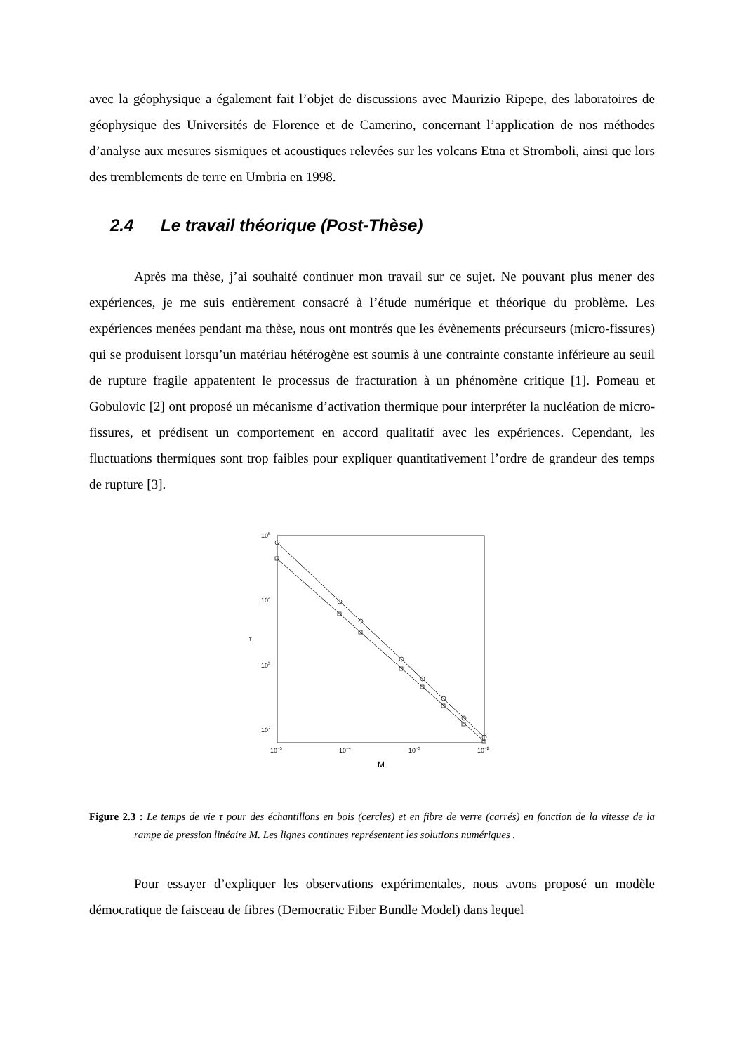avec la géophysique a également fait l’objet de discussions avec Maurizio Ripepe, des laboratoires de géophysique des Universités de Florence et de Camerino, concernant l’application de nos méthodes d’analyse aux mesures sismiques et acoustiques relevées sur les volcans Etna et Stromboli, ainsi que lors des tremblements de terre en Umbria en 1998.
2.4 Le travail théorique (Post-Thèse)
Après ma thèse, j’ai souhaité continuer mon travail sur ce sujet. Ne pouvant plus mener des expériences, je me suis entièrement consacré à l’étude numérique et théorique du problème. Les expériences menées pendant ma thèse, nous ont montrés que les évènements précurseurs (micro-fissures) qui se produisent lorsqu’un matériau hétérogène est soumis à une contrainte constante inférieure au seuil de rupture fragile appatentent le processus de fracturation à un phénomène critique [1]. Pomeau et Gobulovic [2] ont proposé un mécanisme d’activation thermique pour interpréter la nucléation de micro-fissures, et prédisent un comportement en accord qualitatif avec les expériences. Cependant, les fluctuations thermiques sont trop faibles pour expliquer quantitativement l’ordre de grandeur des temps de rupture [3].
105
104
103
102
τ
10−5
10−4
10−3
10−2
M
Figure 2.3 : Le temps de vie τ pour des échantillons en bois (cercles) et en fibre de verre (carrés) en fonction de la vitesse de la rampe de pression linéaire M. Les lignes continues représentent les solutions numériques .
Pour essayer d’expliquer les observations expérimentales, nous avons proposé un modèle démocratique de faisceau de fibres (Democratic Fiber Bundle Model) dans lequel